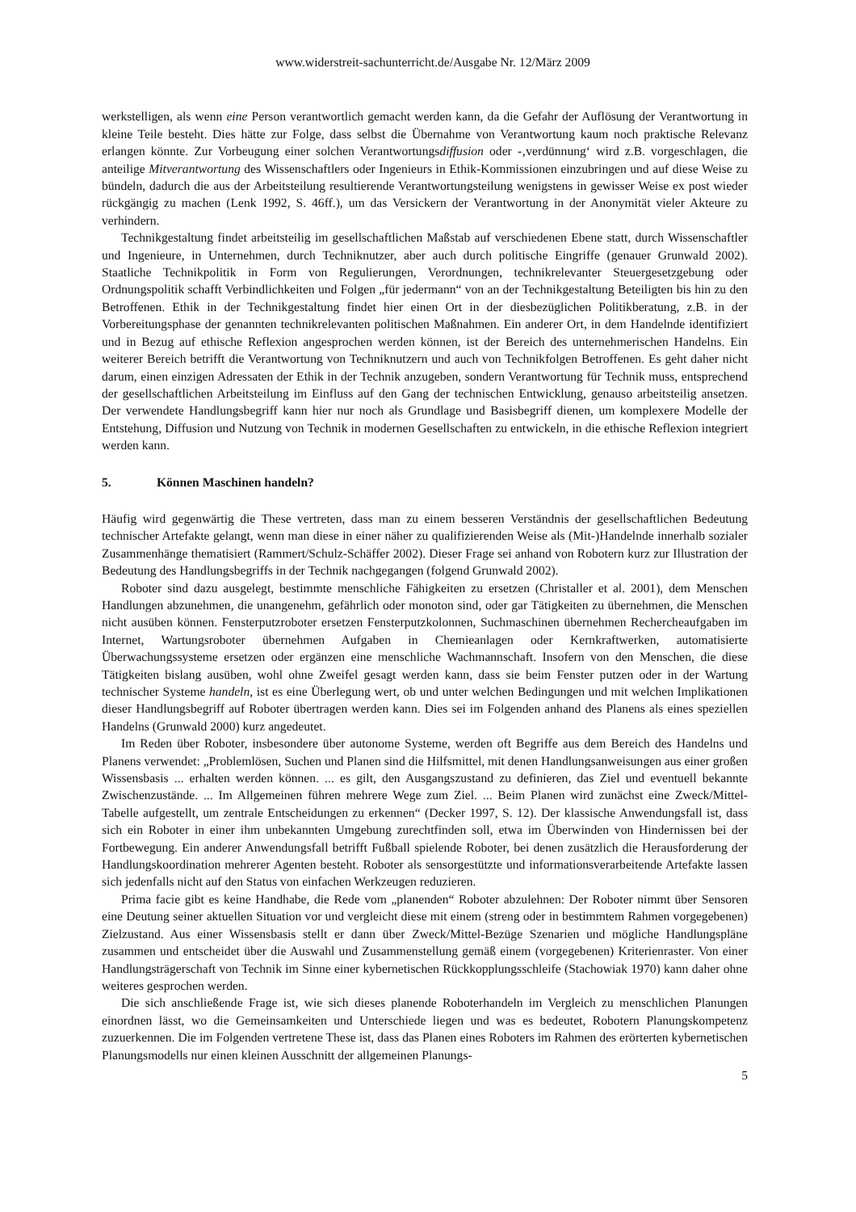www.widerstreit-sachunterricht.de/Ausgabe Nr. 12/März 2009
werkstelligen, als wenn eine Person verantwortlich gemacht werden kann, da die Gefahr der Auflösung der Verantwortung in kleine Teile besteht. Dies hätte zur Folge, dass selbst die Übernahme von Verantwortung kaum noch praktische Relevanz erlangen könnte. Zur Vorbeugung einer solchen Verantwortungsdiffusion oder -‚verdünnung‘ wird z.B. vorgeschlagen, die anteilige Mitverantwortung des Wissenschaftlers oder Ingenieurs in Ethik-Kommissionen einzubringen und auf diese Weise zu bündeln, dadurch die aus der Arbeitsteilung resultierende Verantwortungsteilung wenigstens in gewisser Weise ex post wieder rückgängig zu machen (Lenk 1992, S. 46ff.), um das Versickern der Verantwortung in der Anonymität vieler Akteure zu verhindern.
Technikgestaltung findet arbeitsteilig im gesellschaftlichen Maßstab auf verschiedenen Ebene statt, durch Wissenschaftler und Ingenieure, in Unternehmen, durch Techniknutzer, aber auch durch politische Eingriffe (genauer Grunwald 2002). Staatliche Technikpolitik in Form von Regulierungen, Verordnungen, technikrelevanter Steuergesetzgebung oder Ordnungspolitik schafft Verbindlichkeiten und Folgen „für jedermann“ von an der Technikgestaltung Beteiligten bis hin zu den Betroffenen. Ethik in der Technikgestaltung findet hier einen Ort in der diesbezüglichen Politikberatung, z.B. in der Vorbereitungsphase der genannten technikrelevanten politischen Maßnahmen. Ein anderer Ort, in dem Handelnde identifiziert und in Bezug auf ethische Reflexion angesprochen werden können, ist der Bereich des unternehmerischen Handelns. Ein weiterer Bereich betrifft die Verantwortung von Techniknutzern und auch von Technikfolgen Betroffenen. Es geht daher nicht darum, einen einzigen Adressaten der Ethik in der Technik anzugeben, sondern Verantwortung für Technik muss, entsprechend der gesellschaftlichen Arbeitsteilung im Einfluss auf den Gang der technischen Entwicklung, genauso arbeitsteilig ansetzen. Der verwendete Handlungsbegriff kann hier nur noch als Grundlage und Basisbegriff dienen, um komplexere Modelle der Entstehung, Diffusion und Nutzung von Technik in modernen Gesellschaften zu entwickeln, in die ethische Reflexion integriert werden kann.
5. Können Maschinen handeln?
Häufig wird gegenwärtig die These vertreten, dass man zu einem besseren Verständnis der gesellschaftlichen Bedeutung technischer Artefakte gelangt, wenn man diese in einer näher zu qualifizierenden Weise als (Mit-)Handelnde innerhalb sozialer Zusammenhänge thematisiert (Rammert/Schulz-Schäffer 2002). Dieser Frage sei anhand von Robotern kurz zur Illustration der Bedeutung des Handlungsbegriffs in der Technik nachgegangen (folgend Grunwald 2002).
Roboter sind dazu ausgelegt, bestimmte menschliche Fähigkeiten zu ersetzen (Christaller et al. 2001), dem Menschen Handlungen abzunehmen, die unangenehm, gefährlich oder monoton sind, oder gar Tätigkeiten zu übernehmen, die Menschen nicht ausüben können. Fensterputzroboter ersetzen Fensterputzkolonnen, Suchmaschinen übernehmen Rechercheaufgaben im Internet, Wartungsroboter übernehmen Aufgaben in Chemieanlagen oder Kernkraftwerken, automatisierte Überwachungssysteme ersetzen oder ergänzen eine menschliche Wachmannschaft. Insofern von den Menschen, die diese Tätigkeiten bislang ausüben, wohl ohne Zweifel gesagt werden kann, dass sie beim Fenster putzen oder in der Wartung technischer Systeme handeln, ist es eine Überlegung wert, ob und unter welchen Bedingungen und mit welchen Implikationen dieser Handlungsbegriff auf Roboter übertragen werden kann. Dies sei im Folgenden anhand des Planens als eines speziellen Handelns (Grunwald 2000) kurz angedeutet.
Im Reden über Roboter, insbesondere über autonome Systeme, werden oft Begriffe aus dem Bereich des Handelns und Planens verwendet: „Problemlösen, Suchen und Planen sind die Hilfsmittel, mit denen Handlungsanweisungen aus einer großen Wissensbasis ... erhalten werden können. ... es gilt, den Ausgangszustand zu definieren, das Ziel und eventuell bekannte Zwischenzustände. ... Im Allgemeinen führen mehrere Wege zum Ziel. ... Beim Planen wird zunächst eine Zweck/Mittel-Tabelle aufgestellt, um zentrale Entscheidungen zu erkennen“ (Decker 1997, S. 12). Der klassische Anwendungsfall ist, dass sich ein Roboter in einer ihm unbekannten Umgebung zurechtfinden soll, etwa im Überwinden von Hindernissen bei der Fortbewegung. Ein anderer Anwendungsfall betrifft Fußball spielende Roboter, bei denen zusätzlich die Herausforderung der Handlungskoordination mehrerer Agenten besteht. Roboter als sensorgestützte und informationsverarbeitende Artefakte lassen sich jedenfalls nicht auf den Status von einfachen Werkzeugen reduzieren.
Prima facie gibt es keine Handhabe, die Rede vom „planenden“ Roboter abzulehnen: Der Roboter nimmt über Sensoren eine Deutung seiner aktuellen Situation vor und vergleicht diese mit einem (streng oder in bestimmtem Rahmen vorgegebenen) Zielzustand. Aus einer Wissensbasis stellt er dann über Zweck/Mittel-Bezüge Szenarien und mögliche Handlungspläne zusammen und entscheidet über die Auswahl und Zusammenstellung gemäß einem (vorgegebenen) Kriterienraster. Von einer Handlungsträgerschaft von Technik im Sinne einer kybernetischen Rückkopplungsschleife (Stachowiak 1970) kann daher ohne weiteres gesprochen werden.
Die sich anschließende Frage ist, wie sich dieses planende Roboterhandeln im Vergleich zu menschlichen Planungen einordnen lässt, wo die Gemeinsamkeiten und Unterschiede liegen und was es bedeutet, Robotern Planungskompetenz zuzuerkennen. Die im Folgenden vertretene These ist, dass das Planen eines Roboters im Rahmen des erörterten kybernetischen Planungsmodells nur einen kleinen Ausschnitt der allgemeinen Planungs-
5